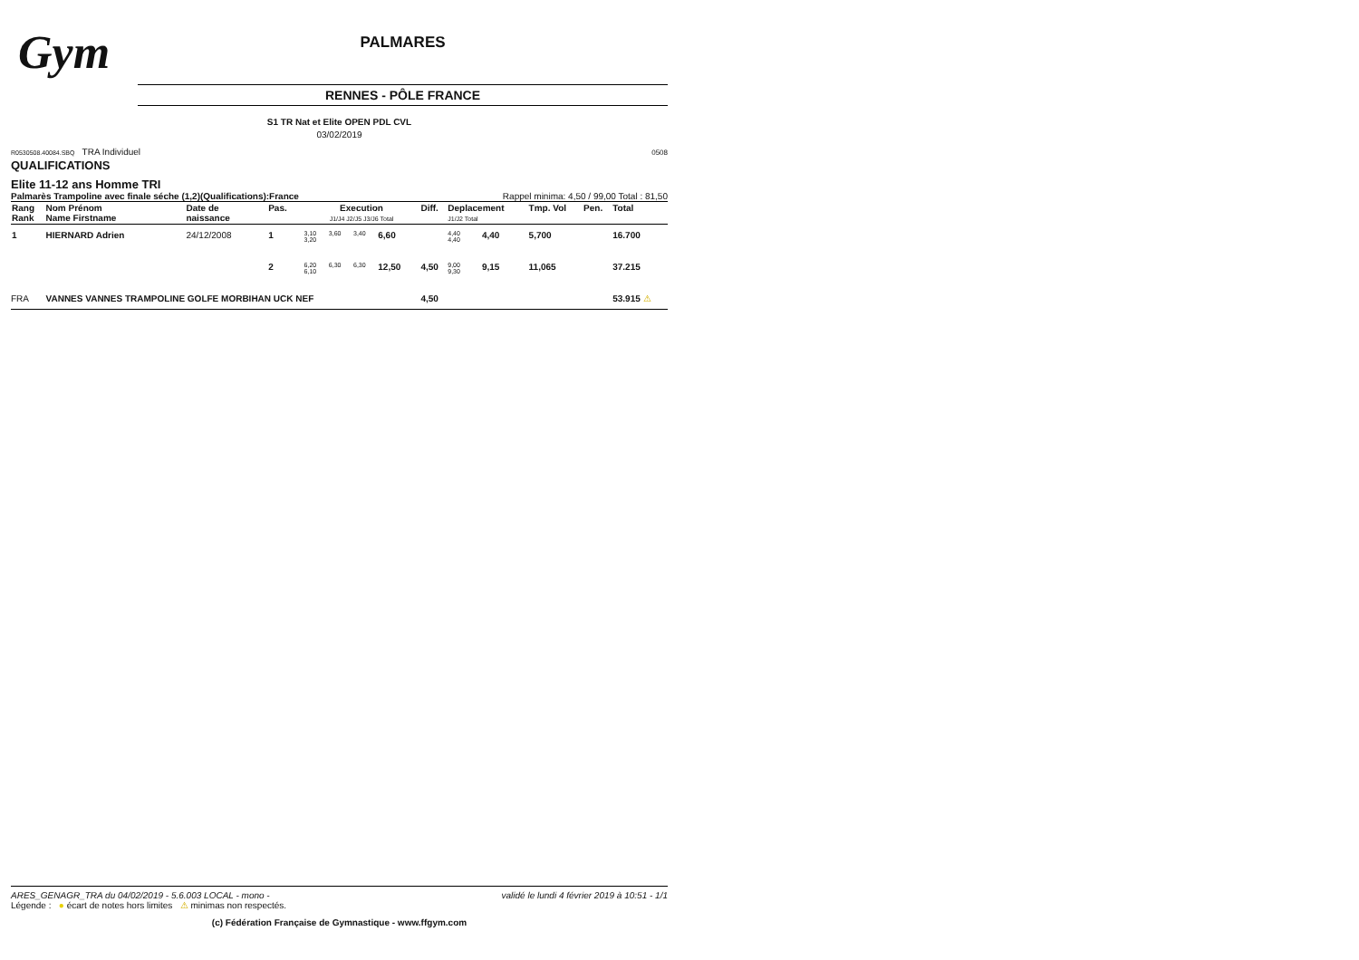Gym
PALMARES
RENNES - PÔLE FRANCE
S1 TR Nat et Elite OPEN PDL CVL
03/02/2019
R0530508.40084.SBQ TRA Individuel 0508
QUALIFICATIONS
Elite 11-12 ans Homme TRI
Palmarès Trampoline avec finale séche (1,2)(Qualifications):France Rappel minima: 4,50 / 99,00 Total : 81,50
| Rang Rank | Nom Prénom Name Firstname | Date de naissance | Pas. | Execution J1/J4 J2/J5 J3/J6 Total | | | | Diff. | Deplacement J1/J2 Total | | Tmp. Vol | Pen. | Total |
| --- | --- | --- | --- | --- | --- | --- | --- | --- | --- | --- | --- | --- | --- |
| 1 | HIERNARD Adrien | 24/12/2008 | 1 | 3,10 3,20 | 3,60 | 3,40 | 6,60 | | 4,40 4,40 | 4,40 | 5,700 | | 16.700 |
| | | | 2 | 6,20 6,10 | 6,30 | 6,30 | 12,50 | 4,50 | 9,00 9,30 | 9,15 | 11,065 | | 37.215 |
| FRA | VANNES VANNES TRAMPOLINE GOLFE MORBIHAN UCK NEF | | | | | | | 4,50 | | | | | 53.915 ⚠ |
ARES_GENAGR_TRA du 04/02/2019 - 5.6.003 LOCAL - mono - validé le lundi 4 février 2019 à 10:51 - 1/1
Légende : ● écart de notes hors limites ⚠ minimas non respectés.
(c) Fédération Française de Gymnastique - www.ffgym.com